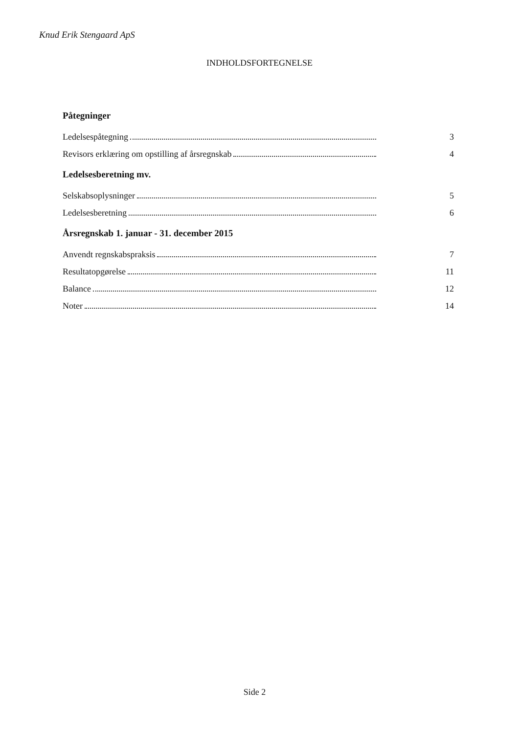Knud Erik Stengaard ApS
INDHOLDSFORTEGNELSE
Påtegninger
Ledelsespåtegning 3
Revisors erklæring om opstilling af årsregnskab 4
Ledelsesberetning mv.
Selskabsoplysninger 5
Ledelsesberetning 6
Årsregnskab 1. januar - 31. december 2015
Anvendt regnskabspraksis 7
Resultatopgørelse 11
Balance 12
Noter 14
Side 2